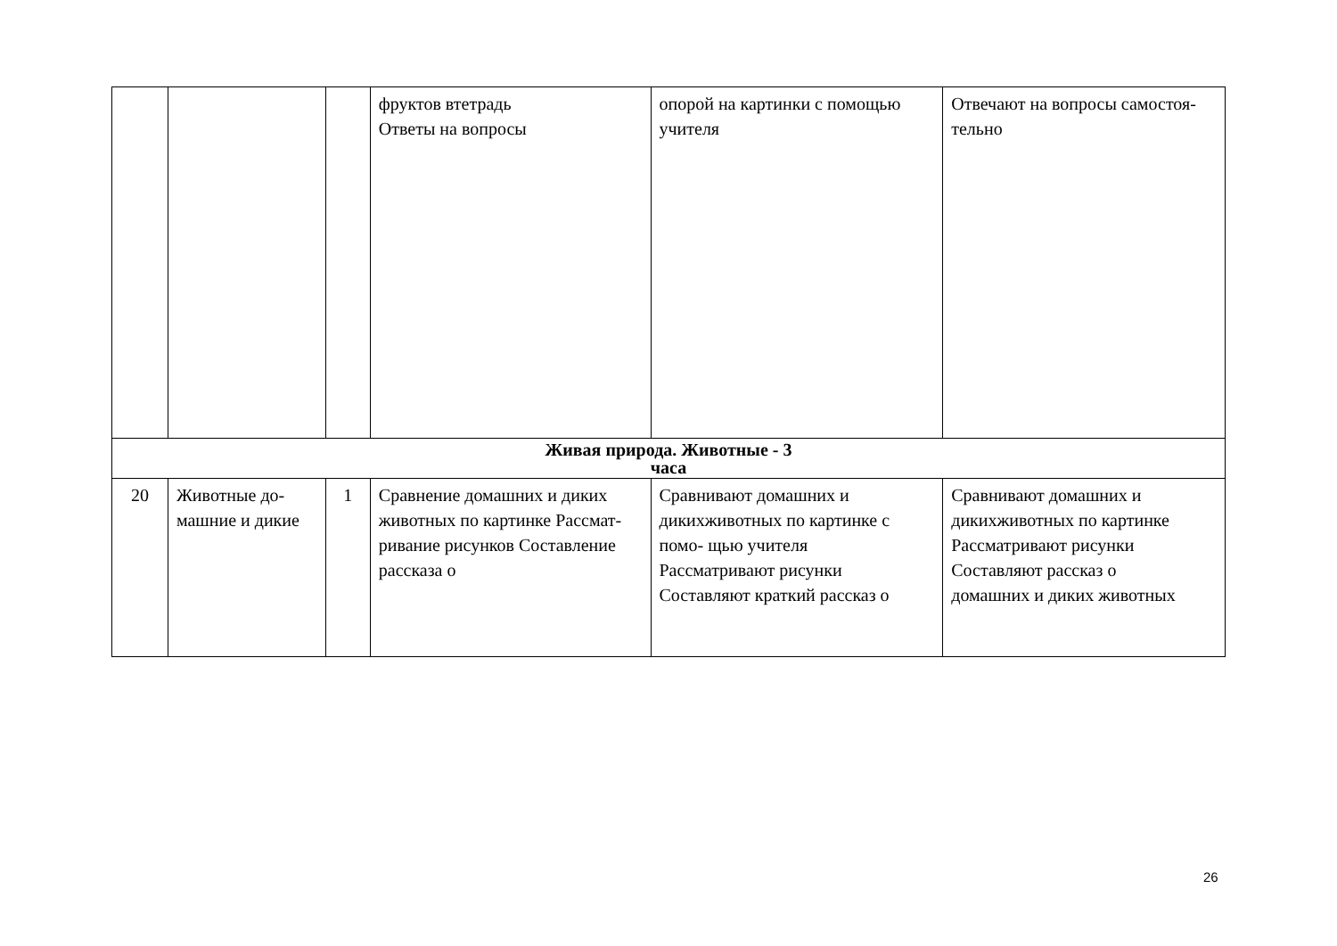| | | | фруктов втетрадь Ответы на вопросы | опорой на картинки с помощью учителя | Отвечают на вопросы самостоя-тельно |
| Живая природа. Животные - 3 часа | | | | | |
| 20 | Животные до- машние и дикие | 1 | Сравнение домашних и диких животных по картинке Рассмат-ривание рисунков Составление рассказа о | Сравнивают домашних и дикихживотных по картинке с помо- щью учителя Рассматривают рисунки Составляют краткий рассказ о | Сравнивают домашних и дикихживотных по картинке Рассматривают рисунки Составляют рассказ о домашних и диких животных |
26